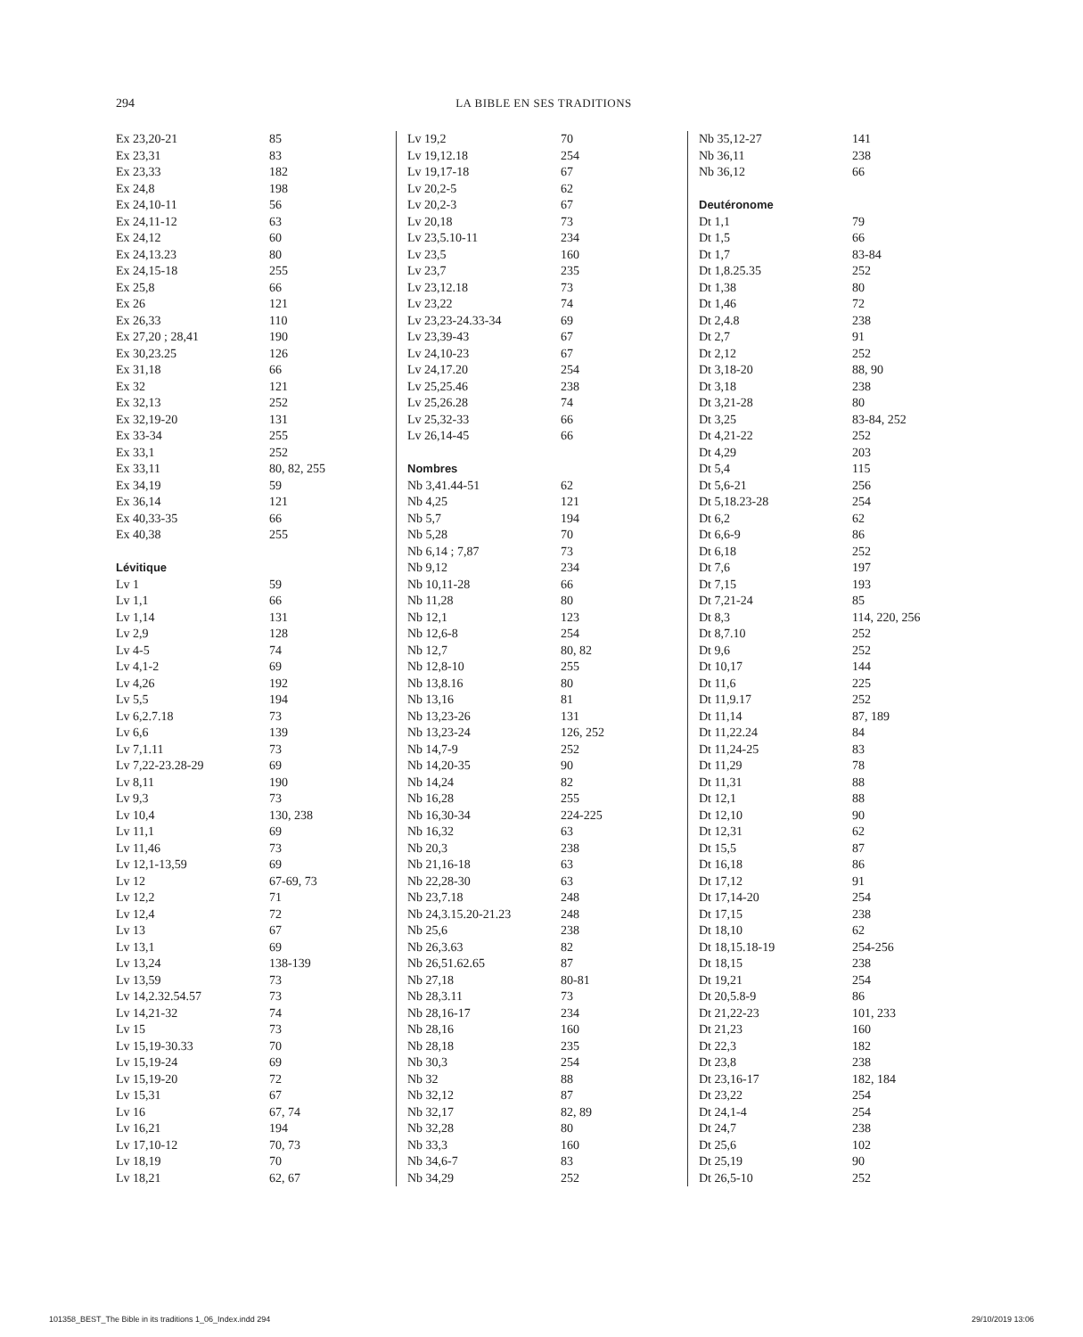294
LA BIBLE EN SES TRADITIONS
| Ex 23,20-21 | 85 |
| Ex 23,31 | 83 |
| Ex 23,33 | 182 |
| Ex 24,8 | 198 |
| Ex 24,10-11 | 56 |
| Ex 24,11-12 | 63 |
| Ex 24,12 | 60 |
| Ex 24,13.23 | 80 |
| Ex 24,15-18 | 255 |
| Ex 25,8 | 66 |
| Ex 26 | 121 |
| Ex 26,33 | 110 |
| Ex 27,20 ; 28,41 | 190 |
| Ex 30,23.25 | 126 |
| Ex 31,18 | 66 |
| Ex 32 | 121 |
| Ex 32,13 | 252 |
| Ex 32,19-20 | 131 |
| Ex 33-34 | 255 |
| Ex 33,1 | 252 |
| Ex 33,11 | 80, 82, 255 |
| Ex 34,19 | 59 |
| Ex 36,14 | 121 |
| Ex 40,33-35 | 66 |
| Ex 40,38 | 255 |
| Lévitique | |
| Lv 1 | 59 |
| Lv 1,1 | 66 |
| Lv 1,14 | 131 |
| Lv 2,9 | 128 |
| Lv 4-5 | 74 |
| Lv 4,1-2 | 69 |
| Lv 4,26 | 192 |
| Lv 5,5 | 194 |
| Lv 6,2.7.18 | 73 |
| Lv 6,6 | 139 |
| Lv 7,1.11 | 73 |
| Lv 7,22-23.28-29 | 69 |
| Lv 8,11 | 190 |
| Lv 9,3 | 73 |
| Lv 10,4 | 130, 238 |
| Lv 11,1 | 69 |
| Lv 11,46 | 73 |
| Lv 12,1-13,59 | 69 |
| Lv 12 | 67-69, 73 |
| Lv 12,2 | 71 |
| Lv 12,4 | 72 |
| Lv 13 | 67 |
| Lv 13,1 | 69 |
| Lv 13,24 | 138-139 |
| Lv 13,59 | 73 |
| Lv 14,2.32.54.57 | 73 |
| Lv 14,21-32 | 74 |
| Lv 15 | 73 |
| Lv 15,19-30.33 | 70 |
| Lv 15,19-24 | 69 |
| Lv 15,19-20 | 72 |
| Lv 15,31 | 67 |
| Lv 16 | 67, 74 |
| Lv 16,21 | 194 |
| Lv 17,10-12 | 70, 73 |
| Lv 18,19 | 70 |
| Lv 18,21 | 62, 67 |
| Lv 19,2 | 70 |
| Lv 19,12.18 | 254 |
| Lv 19,17-18 | 67 |
| Lv 20,2-5 | 62 |
| Lv 20,2-3 | 67 |
| Lv 20,18 | 73 |
| Lv 23,5.10-11 | 234 |
| Lv 23,5 | 160 |
| Lv 23,7 | 235 |
| Lv 23,12.18 | 73 |
| Lv 23,22 | 74 |
| Lv 23,23-24.33-34 | 69 |
| Lv 23,39-43 | 67 |
| Lv 24,10-23 | 67 |
| Lv 24,17.20 | 254 |
| Lv 25,25.46 | 238 |
| Lv 25,26.28 | 74 |
| Lv 25,32-33 | 66 |
| Lv 26,14-45 | 66 |
| Nombres | |
| Nb 3,41.44-51 | 62 |
| Nb 4,25 | 121 |
| Nb 5,7 | 194 |
| Nb 5,28 | 70 |
| Nb 6,14 ; 7,87 | 73 |
| Nb 9,12 | 234 |
| Nb 10,11-28 | 66 |
| Nb 11,28 | 80 |
| Nb 12,1 | 123 |
| Nb 12,6-8 | 254 |
| Nb 12,7 | 80, 82 |
| Nb 12,8-10 | 255 |
| Nb 13,8.16 | 80 |
| Nb 13,16 | 81 |
| Nb 13,23-26 | 131 |
| Nb 13,23-24 | 126, 252 |
| Nb 14,7-9 | 252 |
| Nb 14,20-35 | 90 |
| Nb 14,24 | 82 |
| Nb 16,28 | 255 |
| Nb 16,30-34 | 224-225 |
| Nb 16,32 | 63 |
| Nb 20,3 | 238 |
| Nb 21,16-18 | 63 |
| Nb 22,28-30 | 63 |
| Nb 23,7.18 | 248 |
| Nb 24,3.15.20-21.23 | 248 |
| Nb 25,6 | 238 |
| Nb 26,3.63 | 82 |
| Nb 26,51.62.65 | 87 |
| Nb 27,18 | 80-81 |
| Nb 28,3.11 | 73 |
| Nb 28,16-17 | 234 |
| Nb 28,16 | 160 |
| Nb 28,18 | 235 |
| Nb 30,3 | 254 |
| Nb 32 | 88 |
| Nb 32,12 | 87 |
| Nb 32,17 | 82, 89 |
| Nb 32,28 | 80 |
| Nb 33,3 | 160 |
| Nb 34,6-7 | 83 |
| Nb 34,29 | 252 |
| Nb 35,12-27 | 141 |
| Nb 36,11 | 238 |
| Nb 36,12 | 66 |
| Deutéronome | |
| Dt 1,1 | 79 |
| Dt 1,5 | 66 |
| Dt 1,7 | 83-84 |
| Dt 1,8.25.35 | 252 |
| Dt 1,38 | 80 |
| Dt 1,46 | 72 |
| Dt 2,4.8 | 238 |
| Dt 2,7 | 91 |
| Dt 2,12 | 252 |
| Dt 3,18-20 | 88, 90 |
| Dt 3,18 | 238 |
| Dt 3,21-28 | 80 |
| Dt 3,25 | 83-84, 252 |
| Dt 4,21-22 | 252 |
| Dt 4,29 | 203 |
| Dt 5,4 | 115 |
| Dt 5,6-21 | 256 |
| Dt 5,18.23-28 | 254 |
| Dt 6,2 | 62 |
| Dt 6,6-9 | 86 |
| Dt 6,18 | 252 |
| Dt 7,6 | 197 |
| Dt 7,15 | 193 |
| Dt 7,21-24 | 85 |
| Dt 8,3 | 114, 220, 256 |
| Dt 8,7.10 | 252 |
| Dt 9,6 | 252 |
| Dt 10,17 | 144 |
| Dt 11,6 | 225 |
| Dt 11,9.17 | 252 |
| Dt 11,14 | 87, 189 |
| Dt 11,22.24 | 84 |
| Dt 11,24-25 | 83 |
| Dt 11,29 | 78 |
| Dt 11,31 | 88 |
| Dt 12,1 | 88 |
| Dt 12,10 | 90 |
| Dt 12,31 | 62 |
| Dt 15,5 | 87 |
| Dt 16,18 | 86 |
| Dt 17,12 | 91 |
| Dt 17,14-20 | 254 |
| Dt 17,15 | 238 |
| Dt 18,10 | 62 |
| Dt 18,15.18-19 | 254-256 |
| Dt 18,15 | 238 |
| Dt 19,21 | 254 |
| Dt 20,5.8-9 | 86 |
| Dt 21,22-23 | 101, 233 |
| Dt 21,23 | 160 |
| Dt 22,3 | 182 |
| Dt 23,8 | 238 |
| Dt 23,16-17 | 182, 184 |
| Dt 23,22 | 254 |
| Dt 24,1-4 | 254 |
| Dt 24,7 | 238 |
| Dt 25,6 | 102 |
| Dt 25,19 | 90 |
| Dt 26,5-10 | 252 |
101358_BEST_The Bible in its traditions 1_06_Index.indd 294
29/10/2019 13:06